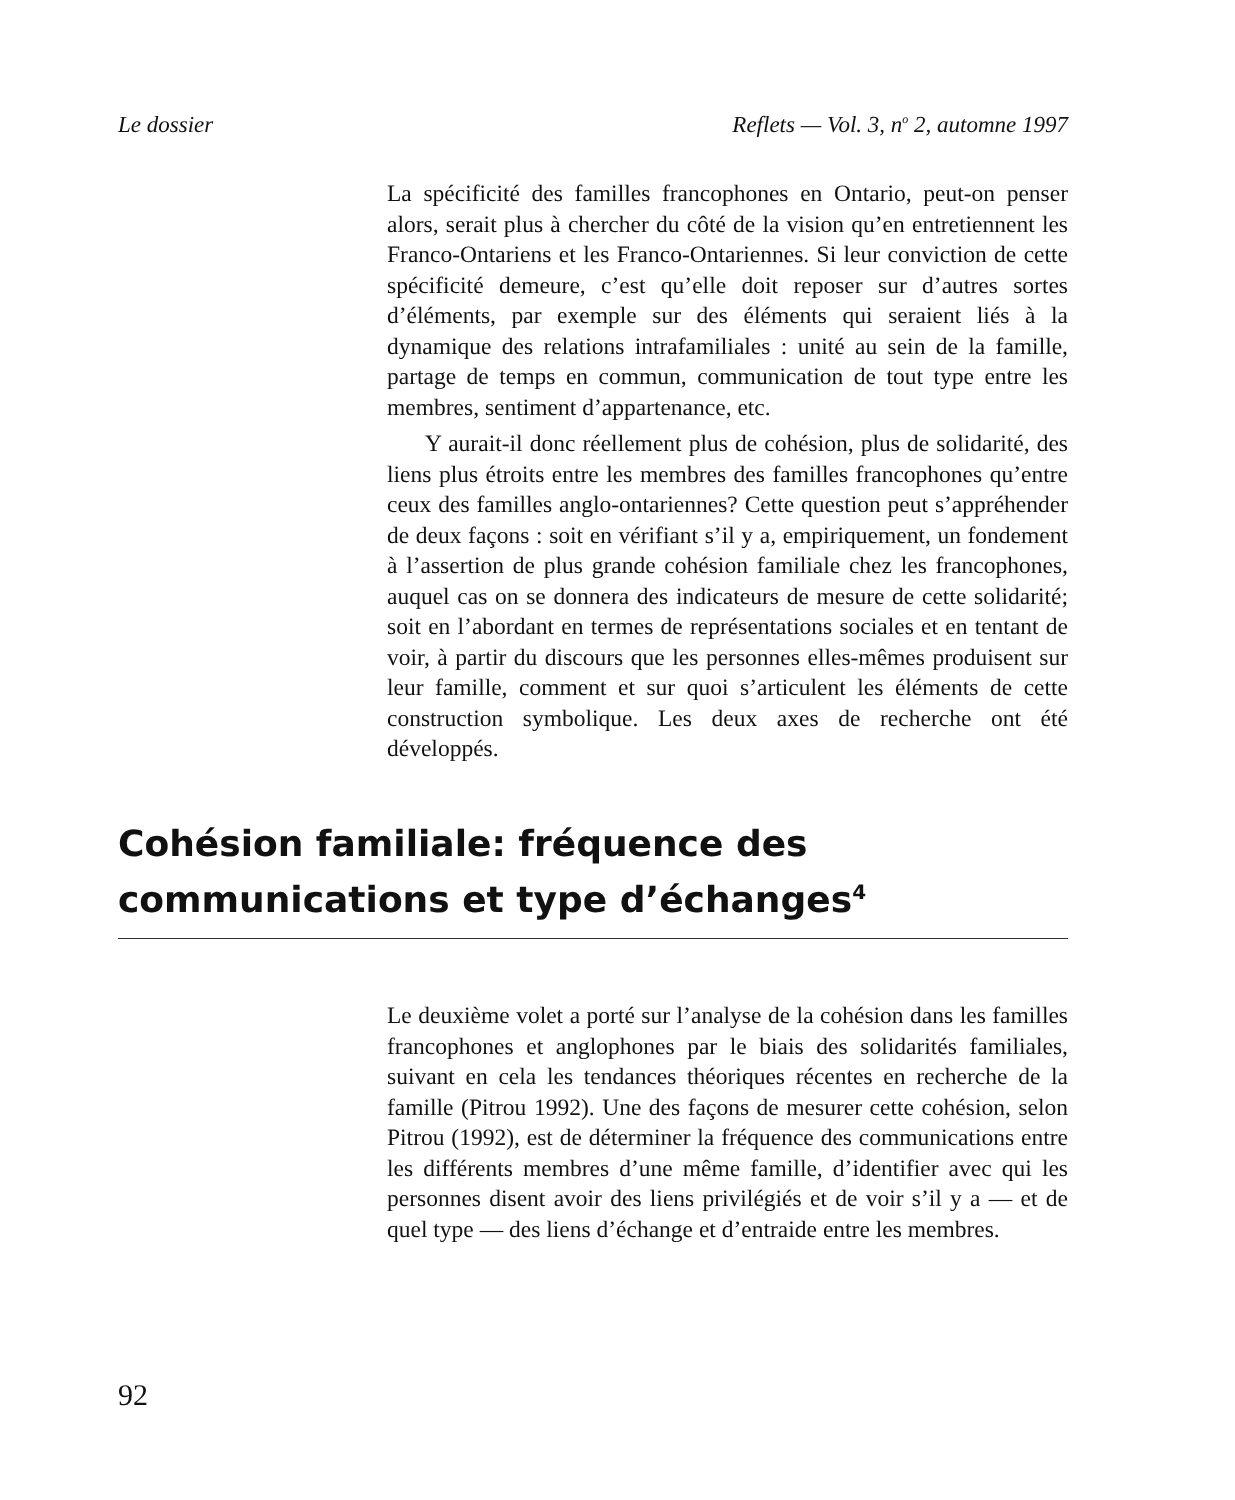Le dossier Reflets — Vol. 3, n<sup>o</sup> 2, automne 1997
La spécificité des familles francophones en Ontario, peut-on penser alors, serait plus à chercher du côté de la vision qu’en entretiennent les Franco-Ontariens et les Franco-Ontariennes. Si leur conviction de cette spécificité demeure, c’est qu’elle doit reposer sur d’autres sortes d’éléments, par exemple sur des éléments qui seraient liés à la dynamique des relations intrafamiliales : unité au sein de la famille, partage de temps en commun, communication de tout type entre les membres, sentiment d’appartenance, etc.
Y aurait-il donc réellement plus de cohésion, plus de solidarité, des liens plus étroits entre les membres des familles francophones qu’entre ceux des familles anglo-ontariennes? Cette question peut s’appréhender de deux façons : soit en vérifiant s’il y a, empiriquement, un fondement à l’assertion de plus grande cohésion familiale chez les francophones, auquel cas on se donnera des indicateurs de mesure de cette solidarité; soit en l’abordant en termes de représentations sociales et en tentant de voir, à partir du discours que les personnes elles-mêmes produisent sur leur famille, comment et sur quoi s’articulent les éléments de cette construction symbolique. Les deux axes de recherche ont été développés.
Cohésion familiale: fréquence des communications et type d’échanges<sup>4</sup>
Le deuxième volet a porté sur l’analyse de la cohésion dans les familles francophones et anglophones par le biais des solidarités familiales, suivant en cela les tendances théoriques récentes en recherche de la famille (Pitrou 1992). Une des façons de mesurer cette cohésion, selon Pitrou (1992), est de déterminer la fréquence des communications entre les différents membres d’une même famille, d’identifier avec qui les personnes disent avoir des liens privilégiés et de voir s’il y a — et de quel type — des liens d’échange et d’entraide entre les membres.
92